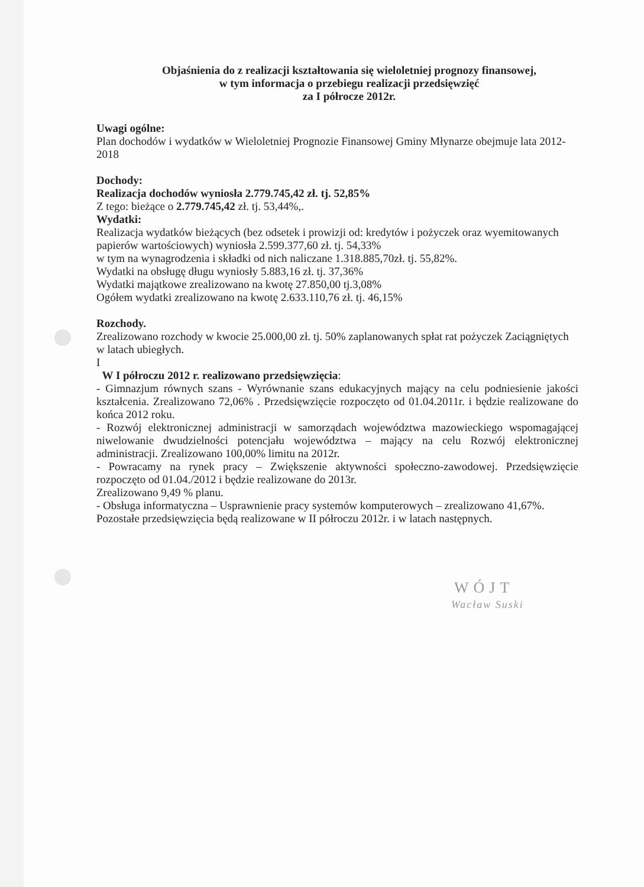Objaśnienia do z realizacji kształtowania się wieloletniej prognozy finansowej,
w tym informacja o przebiegu realizacji przedsięwzięć
za I półrocze 2012r.
Uwagi ogólne:
Plan dochodów i wydatków w Wieloletniej Prognozie Finansowej Gminy Młynarze obejmuje lata 2012-2018
Dochody:
Realizacja dochodów wyniosła 2.779.745,42 zł. tj. 52,85%
Z tego: bieżące o 2.779.745,42 zł. tj. 53,44%,.
Wydatki:
Realizacja wydatków bieżących (bez odsetek i prowizji od: kredytów i pożyczek oraz wyemitowanych papierów wartościowych) wyniosła 2.599.377,60 zł. tj. 54,33%
w tym na wynagrodzenia i składki od nich naliczane 1.318.885,70zł. tj. 55,82%.
Wydatki na obsługę długu wyniosły 5.883,16 zł. tj. 37,36%
Wydatki majątkowe zrealizowano na kwotę 27.850,00 tj.3,08%
Ogółem wydatki zrealizowano na kwotę 2.633.110,76 zł. tj. 46,15%
Rozchody.
Zrealizowano rozchody w kwocie 25.000,00 zł. tj. 50% zaplanowanych spłat rat pożyczek Zaciągniętych w latach ubiegłych.
I
W I półroczu 2012 r. realizowano przedsięwzięcia:
- Gimnazjum równych szans - Wyrównanie szans edukacyjnych mający na celu podniesienie jakości kształcenia. Zrealizowano 72,06% . Przedsięwzięcie rozpoczęto od 01.04.2011r. i będzie realizowane do końca 2012 roku.
- Rozwój elektronicznej administracji w samorządach województwa mazowieckiego wspomagającej niwelowanie dwudzielności potencjału województwa – mający na celu Rozwój elektronicznej administracji. Zrealizowano 100,00% limitu na 2012r.
- Powracamy na rynek pracy – Zwiększenie aktywności społeczno-zawodowej. Przedsięwzięcie rozpoczęto od 01.04./2012 i będzie realizowane do 2013r.
Zrealizowano 9,49 % planu.
- Obsługa informatyczna – Usprawnienie pracy systemów komputerowych – zrealizowano 41,67%.
Pozostałe przedsięwzięcia będą realizowane w II półroczu 2012r. i w latach następnych.
WÓJT
Wacław Suski